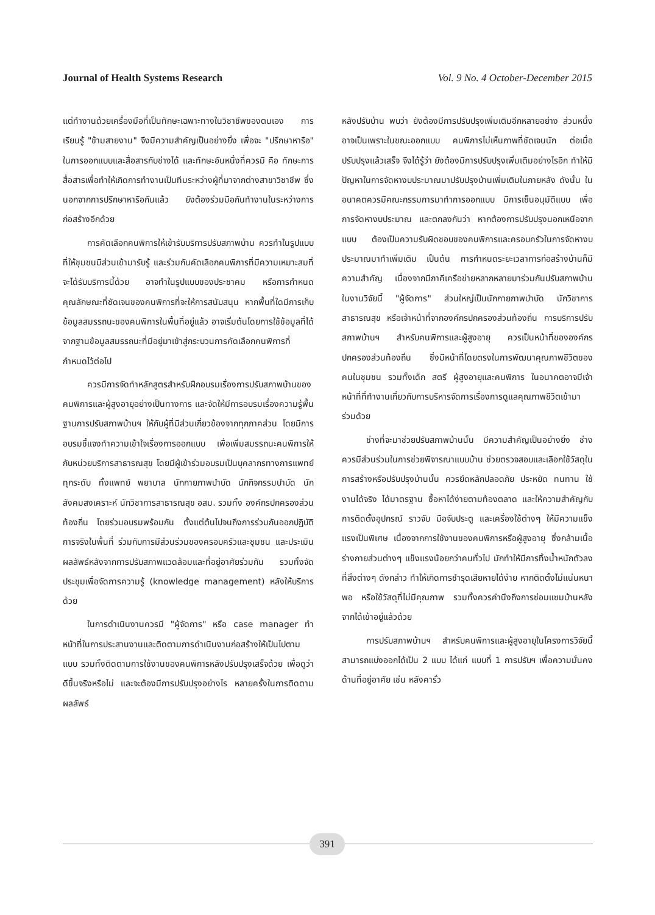Journal of Health Systems Research Vol. 9 No. 4 October-December 2015
แต่ทำงานด้วยเครื่องมือที่เป็นทักษะเฉพาะทางในวิชาชีพของตนเอง การเรียนรู้ "ข้ามสายงาน" จึงมีความสำคัญเป็นอย่างยิ่ง เพื่อจะ "ปรึกษาหารือ" ในการออกแบบและสื่อสารกับช่างได้ และทักษะอันหนึ่งที่ควรมี คือ ทักษะการสื่อสารเพื่อทำให้เกิดการทำงานเป็นทีมระหว่างผู้ที่มาจากต่างสาขาวิชาชีพ ซึ่งนอกจากการปรึกษาหารือกันแล้ว ยังต้องร่วมมือกันทำงานในระหว่างการก่อสร้างอีกด้วย
การคัดเลือกคนพิการให้เข้ารับบริการปรับสภาพบ้าน ควรทำในรูปแบบที่ให้ชุมชนมีส่วนเข้ามารับรู้ และร่วมกันคัดเลือกคนพิการที่มีความเหมาะสมที่จะได้รับบริการนี้ด้วย อาจทำในรูปแบบของประชาคม หรือการกำหนดคุณลักษณะที่ชัดเจนของคนพิการที่จะให้การสนับสนุน หากพื้นที่ใดมีการเก็บข้อมูลสมรรถนะของคนพิการในพื้นที่อยู่แล้ว อาจเริ่มต้นโดยการใช้ข้อมูลที่ได้จากฐานข้อมูลสมรรถนะที่มีอยู่มาเข้าสู่กระบวนการคัดเลือกคนพิการที่กำหนดไว้ต่อไป
ควรมีการจัดทำหลักสูตรสำหรับฝึกอบรมเรื่องการปรับสภาพบ้านของคนพิการและผู้สูงอายุอย่างเป็นทางการ และจัดให้มีการอบรมเรื่องความรู้พื้นฐานการปรับสภาพบ้านฯ ให้กับผู้ที่มีส่วนเกี่ยวข้องจากทุกภาคส่วน โดยมีการอบรมชี้แจงทำความเข้าใจเรื่องการออกแบบ เพื่อเพิ่มสมรรถนะคนพิการให้กับหน่วยบริการสาธารณสุข โดยมีผู้เข้าร่วมอบรมเป็นบุคลากรทางการแพทย์ทุกระดับ ทั้งแพทย์ พยาบาล นักกายภาพบำบัด นักกิจกรรมบำบัด นักสังคมสงเคราะห์ นักวิชาการสาธารณสุข อสม. รวมทั้ง องค์กรปกครองส่วนท้องถิ่น โดยร่วมอบรมพร้อมกัน ตั้งแต่ต้นไปจนถึงการร่วมกันออกปฏิบัติการจริงในพื้นที่ ร่วมกับการมีส่วนร่วมของครอบครัวและชุมชน และประเมินผลลัพธ์หลังจากการปรับสภาพแวดล้อมและที่อยู่อาศัยร่วมกัน รวมทั้งจัดประชุมเพื่อจัดการความรู้ (knowledge management) หลังให้บริการด้วย
ในการดำเนินงานควรมี "ผู้จัดการ" หรือ case manager ทำหน้าที่ในการประสานงานและติดตามการดำเนินงานก่อสร้างให้เป็นไปตามแบบ รวมทั้งติดตามการใช้งานของคนพิการหลังปรับปรุงเสร็จด้วย เพื่อดูว่าดีขึ้นจริงหรือไม่ และจะต้องมีการปรับปรุงอย่างไร หลายครั้งในการติดตามผลลัพธ์
หลังปรับบ้าน พบว่า ยังต้องมีการปรับปรุงเพิ่มเติมอีกหลายอย่าง ส่วนหนึ่งอาจเป็นเพราะในขณะออกแบบ คนพิการไม่เห็นภาพที่ชัดเจนนัก ต่อเมื่อปรับปรุงแล้วเสร็จ จึงได้รู้ว่า ยังต้องมีการปรับปรุงเพิ่มเติมอย่างไรอีก ทำให้มีปัญหาในการจัดหางบประมาณมาปรับปรุงบ้านเพิ่มเติมในภายหลัง ดังนั้น ในอนาคตควรมีคณะกรรมการมาทำการออกแบบ มีการเซ็นอนุมัติแบบ เพื่อการจัดหางบประมาณ และตกลงกันว่า หากต้องการปรับปรุงนอกเหนือจากแบบ ต้องเป็นความรับผิดชอบของคนพิการและครอบครัวในการจัดหางบประมาณมาทำเพิ่มเติม เป็นต้น การกำหนดระยะเวลาการก่อสร้างบ้านก็มีความสำคัญ เนื่องจากมีภาคีเครือข่ายหลากหลายมาร่วมกันปรับสภาพบ้าน ในงานวิจัยนี้ "ผู้จัดการ" ส่วนใหญ่เป็นนักกายภาพบำบัด นักวิชาการสาธารณสุข หรือเจ้าหน้าที่จากองค์กรปกครองส่วนท้องถิ่น การบริการปรับสภาพบ้านฯ สำหรับคนพิการและผู้สูงอายุ ควรเป็นหน้าที่ขององค์กรปกครองส่วนท้องถิ่น ซึ่งมีหน้าที่โดยตรงในการพัฒนาคุณภาพชีวิตของคนในชุมชน รวมทั้งเด็ก สตรี ผู้สูงอายุและคนพิการ ในอนาคตอาจมีเจ้าหน้าที่ที่ทำงานเกี่ยวกับการบริหารจัดการเรื่องการดูแลคุณภาพชีวิตเข้ามาร่วมด้วย
ช่างที่จะมาช่วยปรับสภาพบ้านนั้น มีความสำคัญเป็นอย่างยิ่ง ช่างควรมีส่วนร่วมในการช่วยพิจารณาแบบบ้าน ช่วยตรวจสอบและเลือกใช้วัสดุในการสร้างหรือปรับปรุงบ้านนั้น ควรยึดหลักปลอดภัย ประหยัด ทนทาน ใช้งานได้จริง ได้มาตรฐาน ซื้อหาได้ง่ายตามท้องตลาด และให้ความสำคัญกับการติดตั้งอุปกรณ์ ราวจับ มือจับประตู และเครื่องใช้ต่างๆ ให้มีความแข็งแรงเป็นพิเศษ เนื่องจากการใช้งานของคนพิการหรือผู้สูงอายุ ซึ่งกล้ามเนื้อร่างกายส่วนต่างๆ แข็งแรงน้อยกว่าคนทั่วไป มักทำให้มีการทิ้งน้ำหนักตัวลงที่สิ่งต่างๆ ดังกล่าว ทำให้เกิดการชำรุดเสียหายได้ง่าย หากติดตั้งไม่แน่นหนาพอ หรือใช้วัสดุที่ไม่มีคุณภาพ รวมทั้งควรคำนึงถึงการซ่อมแซมบ้านหลังจากได้เข้าอยู่แล้วด้วย
การปรับสภาพบ้านฯ สำหรับคนพิการและผู้สูงอายุในโครงการวิจัยนี้ สามารถแบ่งออกได้เป็น 2 แบบ ได้แก่ แบบที่ 1 การปรับฯ เพื่อความมั่นคงด้านที่อยู่อาศัย เช่น หลังคารั่ว
391